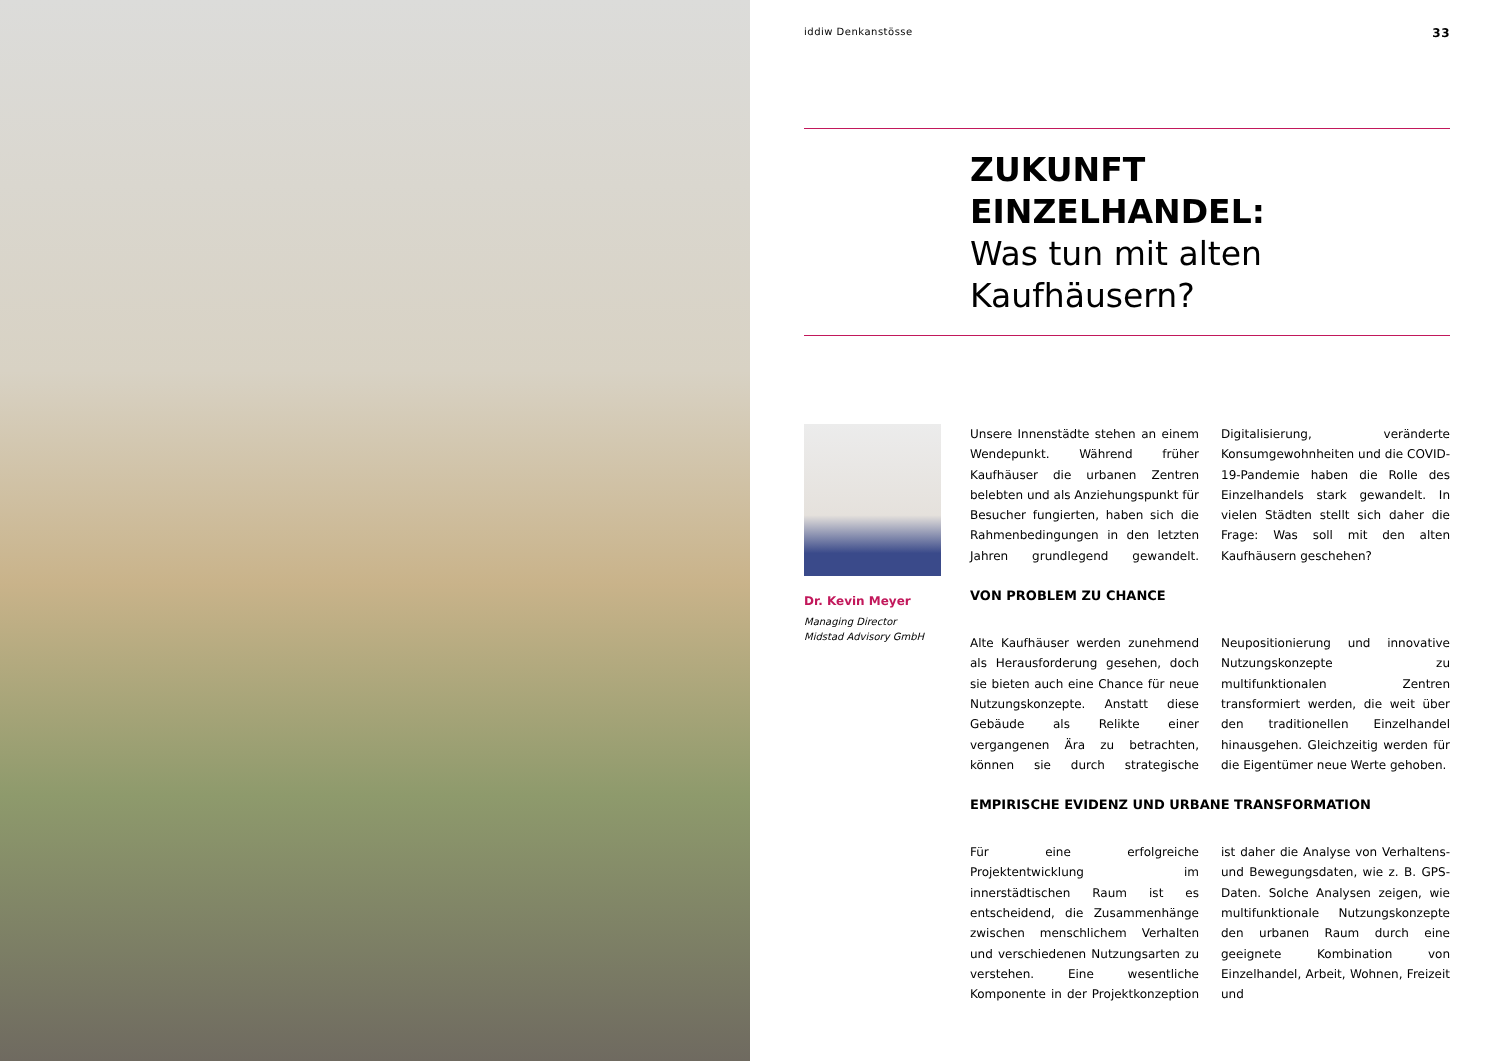iddiw Denkanstösse 33
ZUKUNFT
EINZELHANDEL:
Was tun mit alten
Kaufhäusern?
Dr. Kevin Meyer
Managing Director
Midstad Advisory GmbH
Unsere Innenstädte stehen an einem Wendepunkt. Während früher Kaufhäuser die urbanen Zentren belebten und als Anziehungspunkt für Besucher fungierten, haben sich die Rahmenbedingungen in den letzten Jahren grundlegend gewandelt. Digitalisierung, veränderte Konsumgewohnheiten und die COVID-19-Pandemie haben die Rolle des Einzelhandels stark gewandelt. In vielen Städten stellt sich daher die Frage: Was soll mit den alten Kaufhäusern geschehen?
VON PROBLEM ZU CHANCE
Alte Kaufhäuser werden zunehmend als Herausforderung gesehen, doch sie bieten auch eine Chance für neue Nutzungskonzepte. Anstatt diese Gebäude als Relikte einer vergangenen Ära zu betrachten, können sie durch strategische Neupositionierung und innovative Nutzungskonzepte zu multifunktionalen Zentren transformiert werden, die weit über den traditionellen Einzelhandel hinausgehen. Gleichzeitig werden für die Eigentümer neue Werte gehoben.
EMPIRISCHE EVIDENZ UND URBANE TRANSFORMATION
Für eine erfolgreiche Projektentwicklung im innerstädtischen Raum ist es entscheidend, die Zusammenhänge zwischen menschlichem Verhalten und verschiedenen Nutzungsarten zu verstehen. Eine wesentliche Komponente in der Projektkonzeption ist daher die Analyse von Verhaltens- und Bewegungsdaten, wie z. B. GPS-Daten. Solche Analysen zeigen, wie multifunktionale Nutzungskonzepte den urbanen Raum durch eine geeignete Kombination von Einzelhandel, Arbeit, Wohnen, Freizeit und